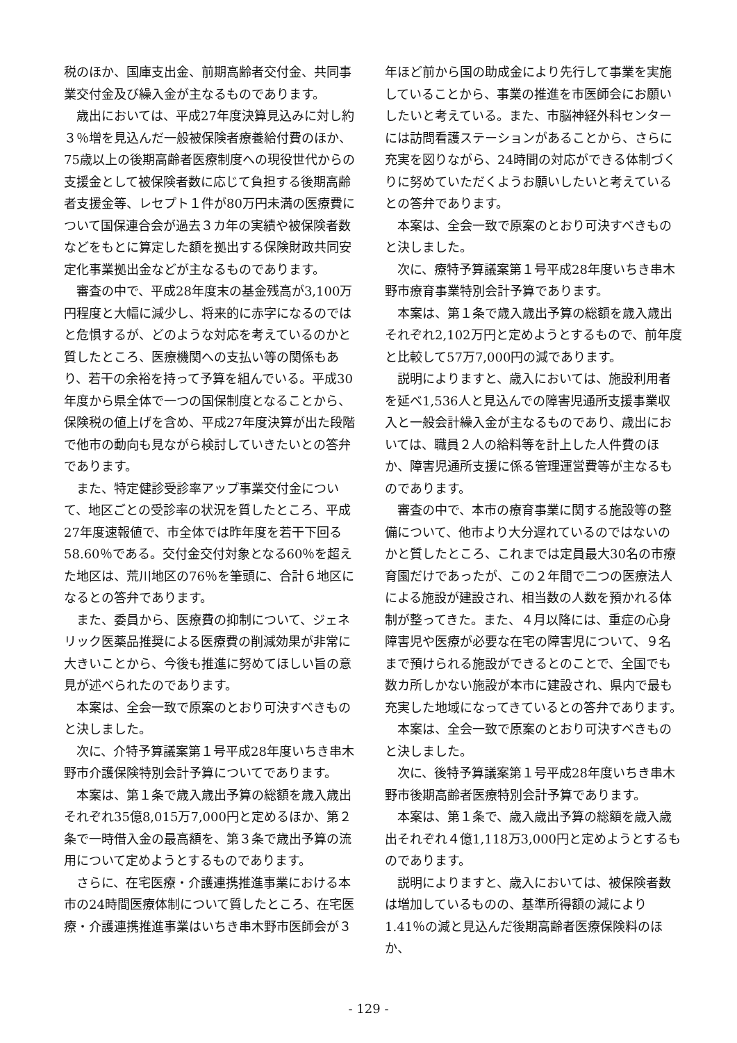税のほか、国庫支出金、前期高齢者交付金、共同事業交付金及び繰入金が主なるものであります。
歳出においては、平成27年度決算見込みに対し約３％増を見込んだ一般被保険者療養給付費のほか、75歳以上の後期高齢者医療制度への現役世代からの支援金として被保険者数に応じて負担する後期高齢者支援金等、レセプト１件が80万円未満の医療費について国保連合会が過去３カ年の実績や被保険者数などをもとに算定した額を拠出する保険財政共同安定化事業拠出金などが主なるものであります。
審査の中で、平成28年度末の基金残高が3,100万円程度と大幅に減少し、将来的に赤字になるのではと危惧するが、どのような対応を考えているのかと質したところ、医療機関への支払い等の関係もあり、若干の余裕を持って予算を組んでいる。平成30年度から県全体で一つの国保制度となることから、保険税の値上げを含め、平成27年度決算が出た段階で他市の動向も見ながら検討していきたいとの答弁であります。
また、特定健診受診率アップ事業交付金について、地区ごとの受診率の状況を質したところ、平成27年度速報値で、市全体では昨年度を若干下回る58.60％である。交付金交付対象となる60％を超えた地区は、荒川地区の76％を筆頭に、合計６地区になるとの答弁であります。
また、委員から、医療費の抑制について、ジェネリック医薬品推奨による医療費の削減効果が非常に大きいことから、今後も推進に努めてほしい旨の意見が述べられたのであります。
本案は、全会一致で原案のとおり可決すべきものと決しました。
次に、介特予算議案第１号平成28年度いちき串木野市介護保険特別会計予算についてであります。
本案は、第１条で歳入歳出予算の総額を歳入歳出それぞれ35億8,015万7,000円と定めるほか、第２条で一時借入金の最高額を、第３条で歳出予算の流用について定めようとするものであります。
さらに、在宅医療・介護連携推進事業における本市の24時間医療体制について質したところ、在宅医療・介護連携推進事業はいちき串木野市医師会が３
年ほど前から国の助成金により先行して事業を実施していることから、事業の推進を市医師会にお願いしたいと考えている。また、市脳神経外科センターには訪問看護ステーションがあることから、さらに充実を図りながら、24時間の対応ができる体制づくりに努めていただくようお願いしたいと考えているとの答弁であります。
本案は、全会一致で原案のとおり可決すべきものと決しました。
次に、療特予算議案第１号平成28年度いちき串木野市療育事業特別会計予算であります。
本案は、第１条で歳入歳出予算の総額を歳入歳出それぞれ2,102万円と定めようとするもので、前年度と比較して57万7,000円の減であります。
説明によりますと、歳入においては、施設利用者を延べ1,536人と見込んでの障害児通所支援事業収入と一般会計繰入金が主なるものであり、歳出においては、職員２人の給料等を計上した人件費のほか、障害児通所支援に係る管理運営費等が主なるものであります。
審査の中で、本市の療育事業に関する施設等の整備について、他市より大分遅れているのではないのかと質したところ、これまでは定員最大30名の市療育園だけであったが、この２年間で二つの医療法人による施設が建設され、相当数の人数を預かれる体制が整ってきた。また、４月以降には、重症の心身障害児や医療が必要な在宅の障害児について、９名まで預けられる施設ができるとのことで、全国でも数カ所しかない施設が本市に建設され、県内で最も充実した地域になってきているとの答弁であります。
本案は、全会一致で原案のとおり可決すべきものと決しました。
次に、後特予算議案第１号平成28年度いちき串木野市後期高齢者医療特別会計予算であります。
本案は、第１条で、歳入歳出予算の総額を歳入歳出それぞれ４億1,118万3,000円と定めようとするものであります。
説明によりますと、歳入においては、被保険者数は増加しているものの、基準所得額の減により1.41％の減と見込んだ後期高齢者医療保険料のほか、
- 129 -